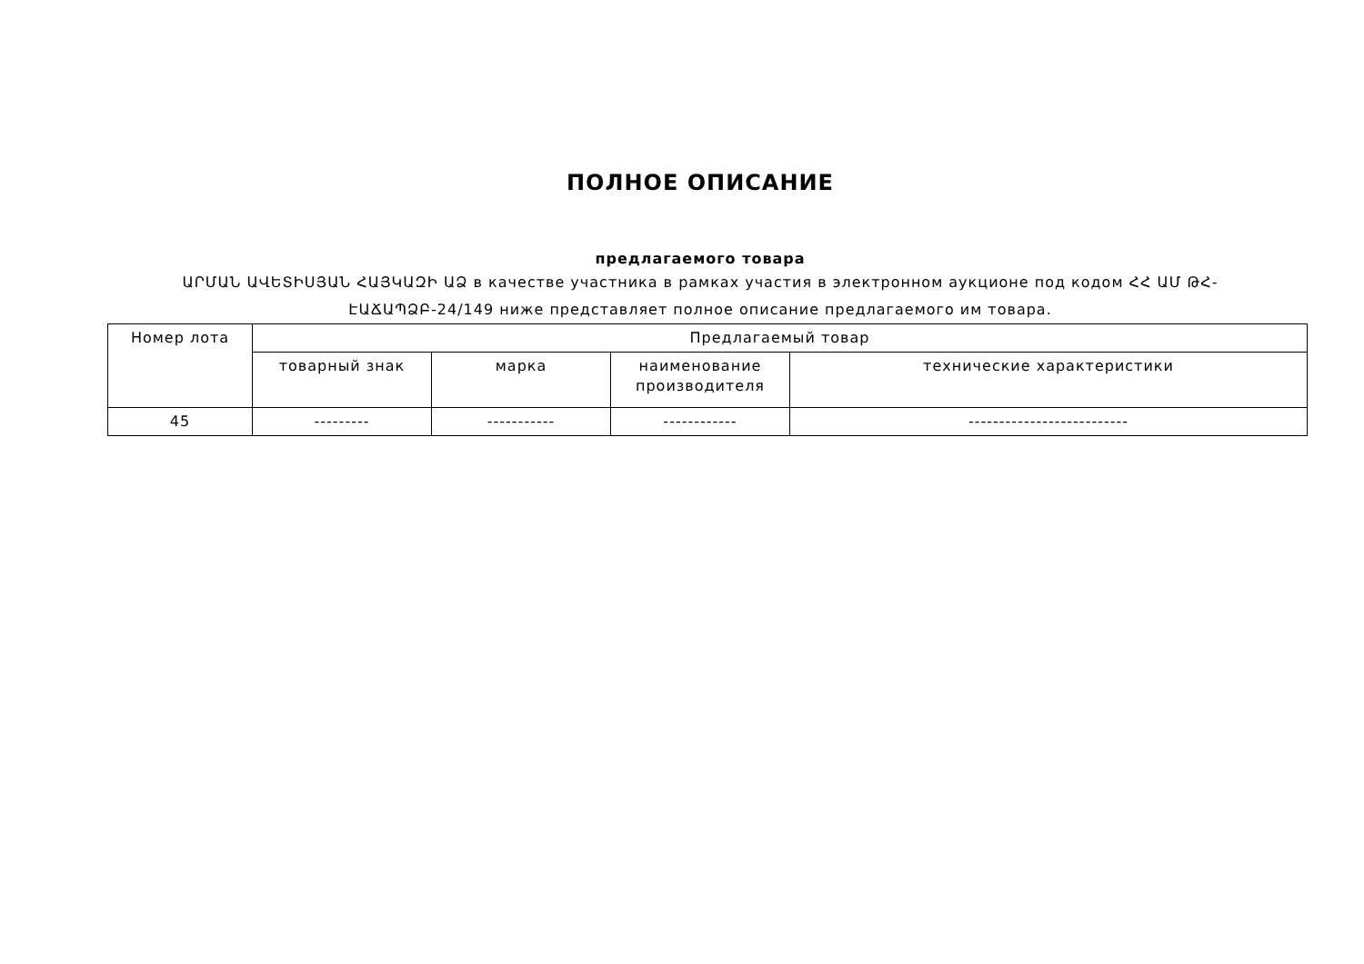ПОЛНОЕ ОПИСАНИЕ
предлагаемого товара
ԱՐՄԱՆ ԱՎԵՏԻՍՅԱՆ ՀԱՅԿԱԶԻ ԱՁ в качестве участника в рамках участия в электронном аукционе под кодом ՀՀ ԱՄ ԹՀ-ԷԱՃԱՊՁԲ-24/149 ниже представляет полное описание предлагаемого им товара.
| Номер лота | Предлагаемый товар | | | |
| --- | --- | --- | --- | --- |
| | товарный знак | марка | наименование производителя | технические характеристики |
| 45 | --------- | ----------- | ------------ | -------------------------- |